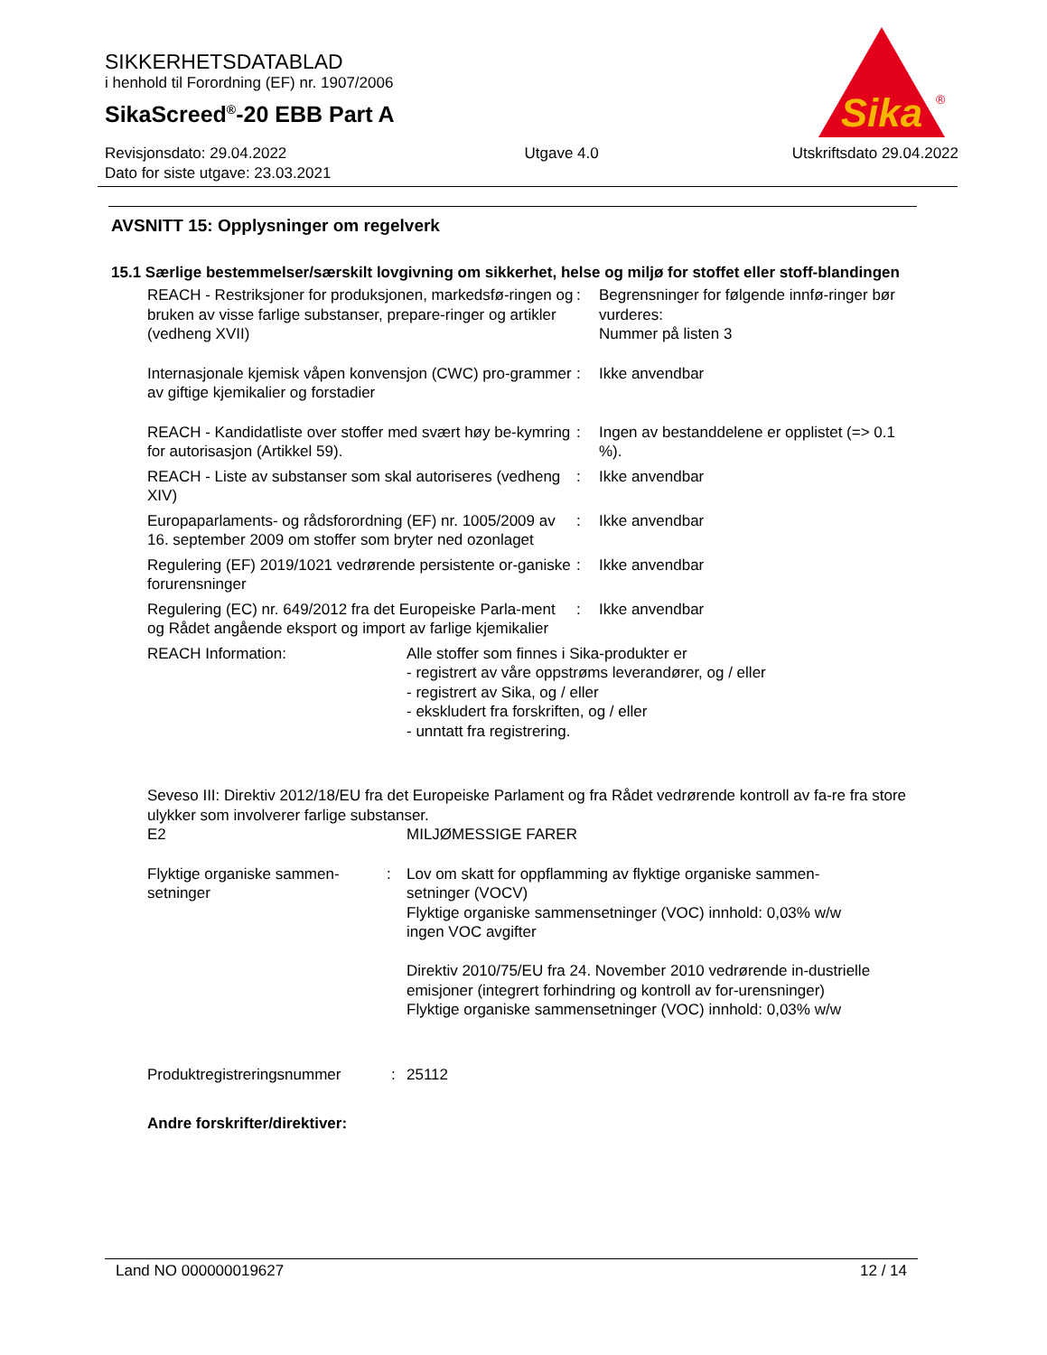SIKKERHETSDATABLAD
i henhold til Forordning (EF) nr. 1907/2006
SikaScreed<sup>®</sup>-20 EBB Part A
Revisjonsdato: 29.04.2022
Dato for siste utgave: 23.03.2021
Utgave 4.0 Utskriftsdato 29.04.2022
Sika
®
AVSNITT 15: Opplysninger om regelverk
15.1 Særlige bestemmelser/særskilt lovgivning om sikkerhet, helse og miljø for stoffet eller stoff-blandingen
REACH - Restriksjoner for produksjonen, markedsfø-ringen og bruken av visse farlige substanser, prepare-ringer og artikler (vedheng XVII)
: Begrensninger for følgende innfø-ringer bør vurderes:
Nummer på listen 3
Internasjonale kjemisk våpen konvensjon (CWC) pro-grammer av giftige kjemikalier og forstadier
: Ikke anvendbar
REACH - Kandidatliste over stoffer med svært høy be-kymring for autorisasjon (Artikkel 59).
: Ingen av bestanddelene er opplistet (=> 0.1 %).
REACH - Liste av substanser som skal autoriseres (vedheng XIV)
: Ikke anvendbar
Europaparlaments- og rådsforordning (EF) nr. 1005/2009 av 16. september 2009 om stoffer som bryter ned ozonlaget
: Ikke anvendbar
Regulering (EF) 2019/1021 vedrørende persistente or-ganiske forurensninger
: Ikke anvendbar
Regulering (EC) nr. 649/2012 fra det Europeiske Parla-ment og Rådet angående eksport og import av farlige kjemikalier
: Ikke anvendbar
REACH Information: Alle stoffer som finnes i Sika-produkter er
- registrert av våre oppstrøms leverandører, og / eller
- registrert av Sika, og / eller
- ekskludert fra forskriften, og / eller
- unntatt fra registrering.
Seveso III: Direktiv 2012/18/EU fra det Europeiske Parlament og fra Rådet vedrørende kontroll av fa-re fra store ulykker som involverer farlige substanser.
E2 MILJØMESSIGE FARER
Flyktige organiske sammen-setninger
: Lov om skatt for oppflamming av flyktige organiske sammen-setninger (VOCV)
Flyktige organiske sammensetninger (VOC) innhold: 0,03% w/w
ingen VOC avgifter
Direktiv 2010/75/EU fra 24. November 2010 vedrørende in-dustrielle emisjoner (integrert forhindring og kontroll av for-urensninger)
Flyktige organiske sammensetninger (VOC) innhold: 0,03% w/w
Produktregistreringsnummer : 25112
Andre forskrifter/direktiver:
Land NO 000000019627 12 / 14